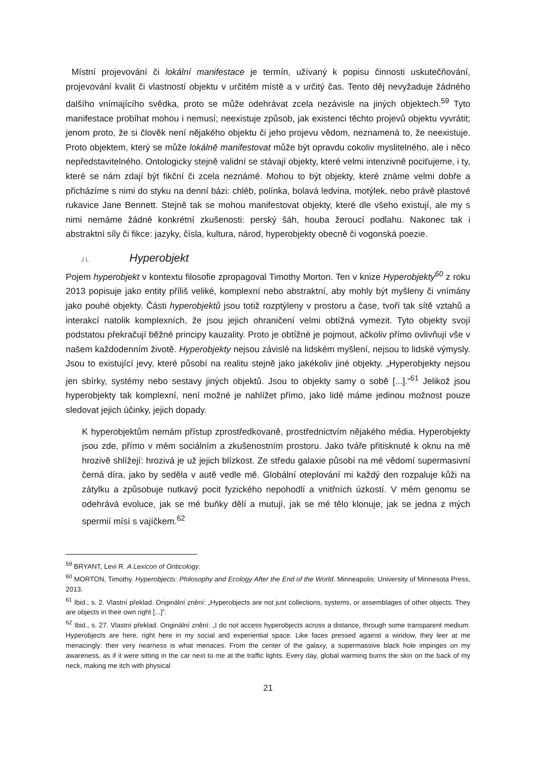Místní projevování či lokální manifestace je termín, užívaný k popisu činnosti uskutečňování, projevování kvalit či vlastností objektu v určitém místě a v určitý čas. Tento děj nevyžaduje žádného dalšího vnímajícího svědka, proto se může odehrávat zcela nezávisle na jiných objektech.<sup>59</sup> Tyto manifestace probíhat mohou i nemusí; neexistuje způsob, jak existenci těchto projevů objektu vyvrátit; jenom proto, že si člověk není nějakého objektu či jeho projevu vědom, neznamená to, že neexistuje. Proto objektem, který se může lokálně manifestovat může být opravdu cokoliv myslitelného, ale i něco nepředstavitelného. Ontologicky stejně validní se stávají objekty, které velmi intenzivně pociťujeme, i ty, které se nám zdají být fikční či zcela neznámé. Mohou to být objekty, které známe velmi dobře a přicházíme s nimi do styku na denní bázi: chléb, polínka, bolavá ledvina, motýlek, nebo právě plastové rukavice Jane Bennett. Stejně tak se mohou manifestovat objekty, které dle všeho existují, ale my s nimi nemáme žádné konkrétní zkušenosti: perský šáh, houba žeroucí podlahu. Nakonec tak i abstraktní síly či fikce: jazyky, čísla, kultura, národ, hyperobjekty obecně či vogonská poezie.
J L Hyperobjekt
Pojem hyperobjekt v kontextu filosofie zpropagoval Timothy Morton. Ten v knize Hyperobjekty<sup>60</sup> z roku 2013 popisuje jako entity příliš veliké, komplexní nebo abstraktní, aby mohly být myšleny či vnímány jako pouhé objekty. Části hyperobjektů jsou totiž rozptýleny v prostoru a čase, tvoří tak sítě vztahů a interakcí natolik komplexních, že jsou jejich ohraničení velmi obtížná vymezit. Tyto objekty svojí podstatou překračují běžné principy kauzality. Proto je obtížné je pojmout, ačkoliv přímo ovlivňují vše v našem každodenním životě. Hyperobjekty nejsou závislé na lidském myšlení, nejsou to lidské výmysly. Jsou to existující jevy, které působí na realitu stejně jako jakékoliv jiné objekty. „Hyperobjekty nejsou jen sbírky, systémy nebo sestavy jiných objektů. Jsou to objekty samy o sobě [...].“<sup>61</sup> Jelikož jsou hyperobjekty tak komplexní, není možné je nahlížet přímo, jako lidé máme jedinou možnost pouze sledovat jejich účinky, jejich dopady.
K hyperobjektům nemám přístup zprostředkovaně, prostřednictvím nějakého média. Hyperobjekty jsou zde, přímo v mém sociálním a zkušenostním prostoru. Jako tváře přitisknuté k oknu na mě hrozivě shlížejí: hrozivá je už jejich blízkost. Ze středu galaxie působí na mé vědomí supermasivní černá díra, jako by seděla v autě vedle mě. Globální oteplování mi každý den rozpaluje kůži na zátylku a způsobuje nutkavý pocit fyzického nepohodlí a vnitřních úzkostí. V mém genomu se odehrává evoluce, jak se mé buňky dělí a mutují, jak se mé tělo klonuje, jak se jedna z mých spermií mísí s vajíčkem.<sup>62</sup>
<sup>59</sup> BRYANT, Levi R. A Lexicon of Onticology.
<sup>60</sup> MORTON, Timothy. Hyperobjects: Philosophy and Ecology After the End of the World. Minneapolis: University of Minnesota Press, 2013.
<sup>61</sup> Ibid., s. 2. Vlastní překlad. Originální znění: „Hyperobjects are not just collections, systems, or assemblages of other objects. They are objects in their own right [...]“.
<sup>62</sup> Ibid., s. 27. Vlastní překlad. Originální znění: „I do not access hyperobjects across a distance, through some transparent medium. Hyperobjects are here, right here in my social and experiential space. Like faces pressed against a window, they leer at me menacingly: their very nearness is what menaces. From the center of the galaxy, a supermassive black hole impinges on my awareness, as if it were sitting in the car next to me at the traffic lights. Every day, global warming burns the skin on the back of my neck, making me itch with physical
21